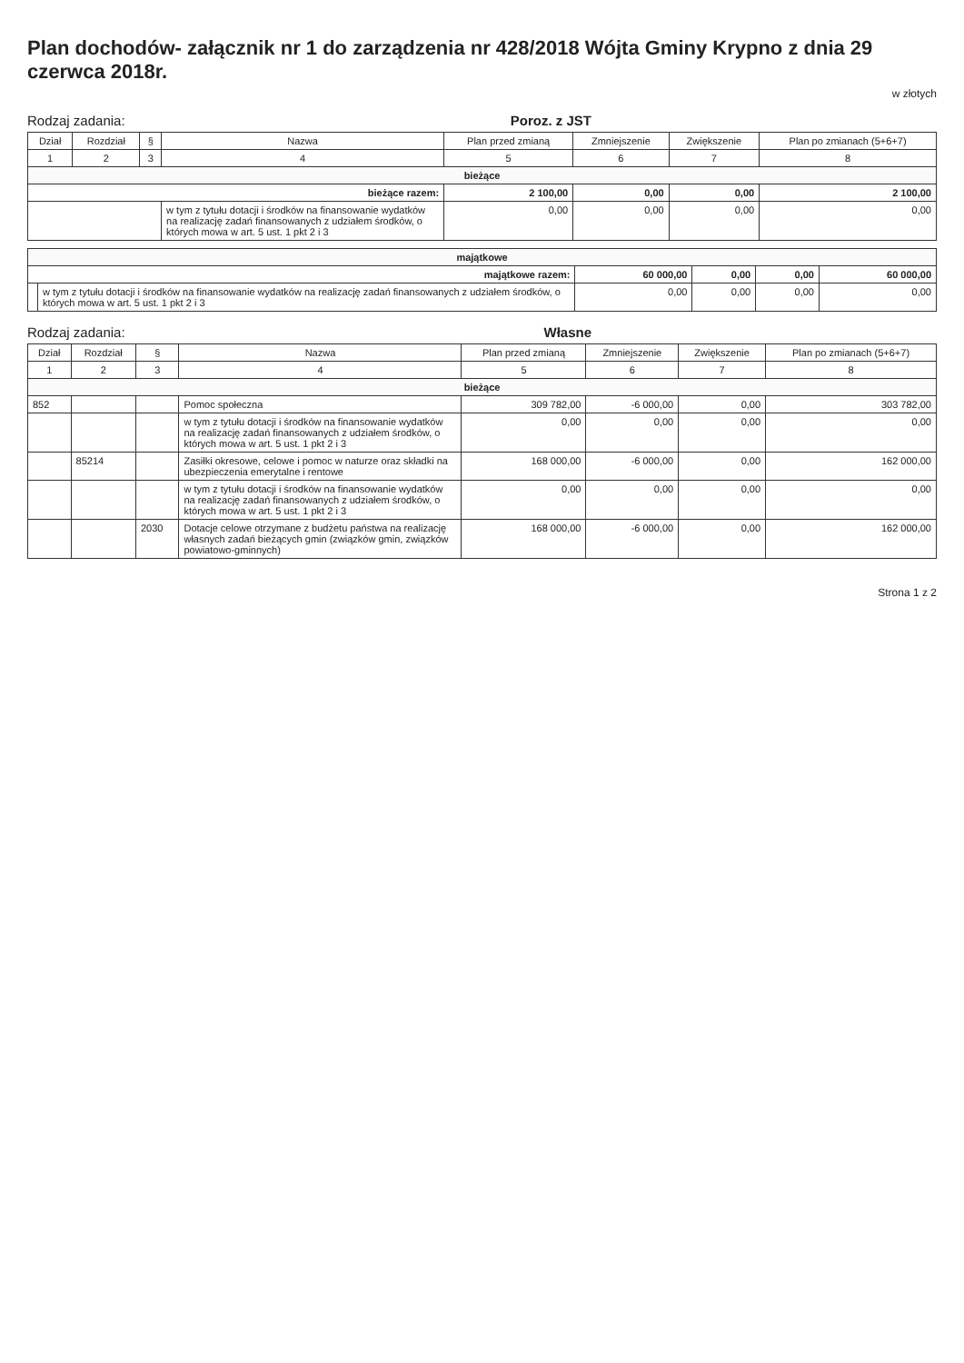Plan dochodów- załącznik nr 1 do zarządzenia nr 428/2018 Wójta Gminy Krypno z dnia 29 czerwca 2018r.
w złotych
Rodzaj zadania: Poroz. z JST
| Dział | Rozdział | § | Nazwa | Plan przed zmianą | Zmniejszenie | Zwiększenie | Plan po zmianach (5+6+7) |
| --- | --- | --- | --- | --- | --- | --- | --- |
| 1 | 2 | 3 | 4 | 5 | 6 | 7 | 8 |
| bieżące | | | | | | | |
| bieżące razem: | | | | 2 100,00 | 0,00 | 0,00 | 2 100,00 |
| | | | w tym z tytułu dotacji i środków na finansowanie wydatków na realizację zadań finansowanych z udziałem środków, o których mowa w art. 5 ust. 1 pkt 2 i 3 | 0,00 | 0,00 | 0,00 | 0,00 |
| majątkowe | | | | | |
| majątkowe razem: | | 60 000,00 | 0,00 | 0,00 | 60 000,00 |
| | w tym z tytułu dotacji i środków na finansowanie wydatków na realizację zadań finansowanych z udziałem środków, o których mowa w art. 5 ust. 1 pkt 2 i 3 | 0,00 | 0,00 | 0,00 | 0,00 |
Rodzaj zadania: Własne
| Dział | Rozdział | § | Nazwa | Plan przed zmianą | Zmniejszenie | Zwiększenie | Plan po zmianach (5+6+7) |
| --- | --- | --- | --- | --- | --- | --- | --- |
| 1 | 2 | 3 | 4 | 5 | 6 | 7 | 8 |
| bieżące | | | | | | | |
| 852 | | | Pomoc społeczna | 309 782,00 | -6 000,00 | 0,00 | 303 782,00 |
| | | | w tym z tytułu dotacji i środków na finansowanie wydatków na realizację zadań finansowanych z udziałem środków, o których mowa w art. 5 ust. 1 pkt 2 i 3 | 0,00 | 0,00 | 0,00 | 0,00 |
| | 85214 | | Zasiłki okresowe, celowe i pomoc w naturze oraz składki na ubezpieczenia emerytalne i rentowe | 168 000,00 | -6 000,00 | 0,00 | 162 000,00 |
| | | | w tym z tytułu dotacji i środków na finansowanie wydatków na realizację zadań finansowanych z udziałem środków, o których mowa w art. 5 ust. 1 pkt 2 i 3 | 0,00 | 0,00 | 0,00 | 0,00 |
| | | 2030 | Dotacje celowe otrzymane z budżetu państwa na realizację własnych zadań bieżących gmin (związków gmin, związków powiatowo-gminnych) | 168 000,00 | -6 000,00 | 0,00 | 162 000,00 |
Strona 1 z 2